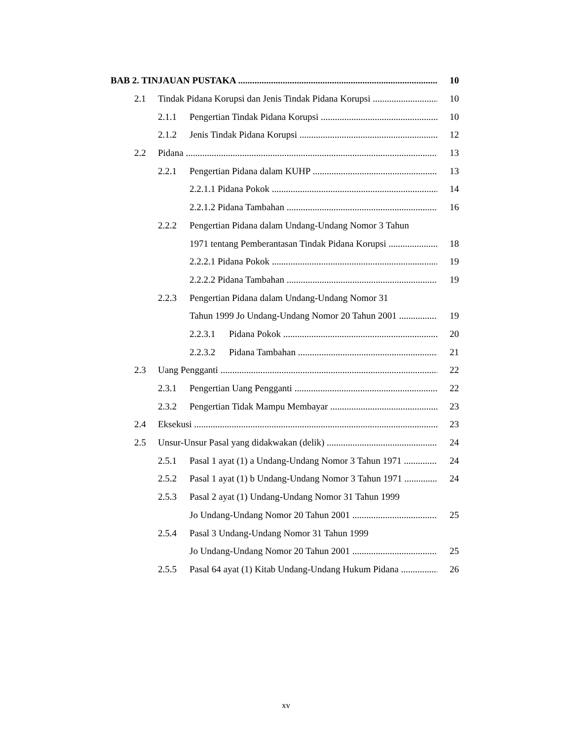BAB 2. TINJAUAN PUSTAKA 10
2.1 Tindak Pidana Korupsi dan Jenis Tindak Pidana Korupsi 10
2.1.1 Pengertian Tindak Pidana Korupsi 10
2.1.2 Jenis Tindak Pidana Korupsi 12
2.2 Pidana 13
2.2.1 Pengertian Pidana dalam KUHP 13
2.2.1.1 Pidana Pokok 14
2.2.1.2 Pidana Tambahan 16
2.2.2 Pengertian Pidana dalam Undang-Undang Nomor 3 Tahun
1971 tentang Pemberantasan Tindak Pidana Korupsi 18
2.2.2.1 Pidana Pokok 19
2.2.2.2 Pidana Tambahan 19
2.2.3 Pengertian Pidana dalam Undang-Undang Nomor 31
Tahun 1999 Jo Undang-Undang Nomor 20 Tahun 2001 19
2.2.3.1 Pidana Pokok 20
2.2.3.2 Pidana Tambahan 21
2.3 Uang Pengganti 22
2.3.1 Pengertian Uang Pengganti 22
2.3.2 Pengertian Tidak Mampu Membayar 23
2.4 Eksekusi 23
2.5 Unsur-Unsur Pasal yang didakwakan (delik) 24
2.5.1 Pasal 1 ayat (1) a Undang-Undang Nomor 3 Tahun 1971 24
2.5.2 Pasal 1 ayat (1) b Undang-Undang Nomor 3 Tahun 1971 24
2.5.3 Pasal 2 ayat (1) Undang-Undang Nomor 31 Tahun 1999
Jo Undang-Undang Nomor 20 Tahun 2001 25
2.5.4 Pasal 3 Undang-Undang Nomor 31 Tahun 1999
Jo Undang-Undang Nomor 20 Tahun 2001 25
2.5.5 Pasal 64 ayat (1) Kitab Undang-Undang Hukum Pidana 26
xv